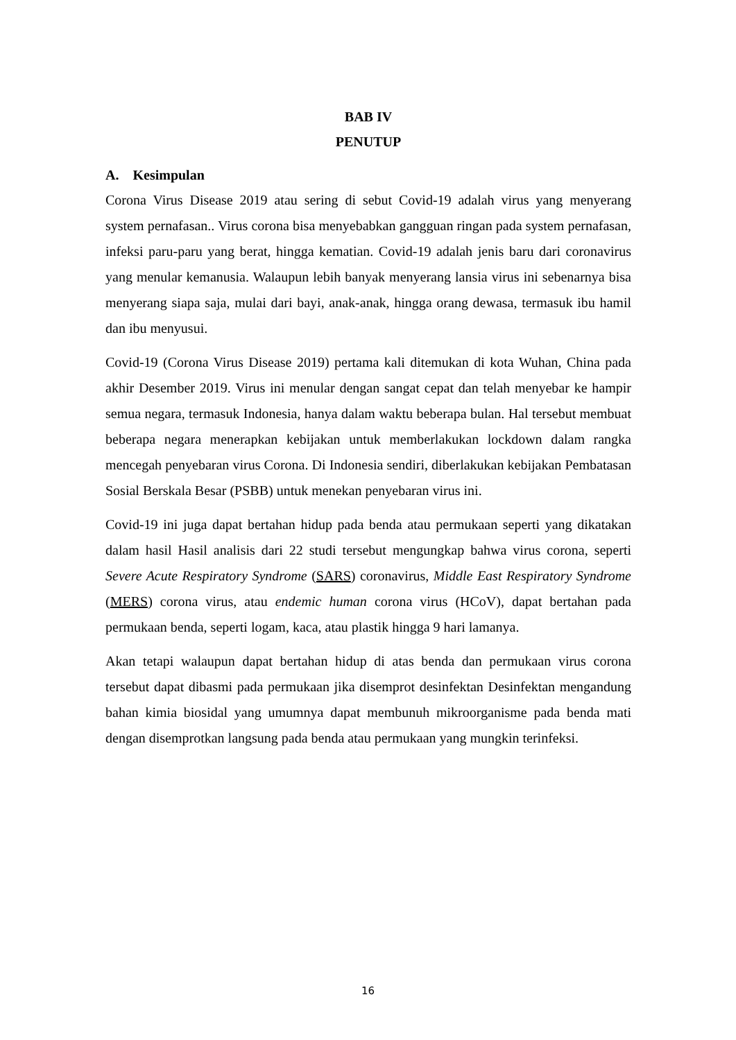BAB IV
PENUTUP
A. Kesimpulan
Corona Virus Disease 2019 atau sering di sebut Covid-19 adalah virus yang menyerang system pernafasan.. Virus corona bisa menyebabkan gangguan ringan pada system pernafasan, infeksi paru-paru yang berat, hingga kematian. Covid-19 adalah jenis baru dari coronavirus yang menular kemanusia. Walaupun lebih banyak menyerang lansia virus ini sebenarnya bisa menyerang siapa saja, mulai dari bayi, anak-anak, hingga orang dewasa, termasuk ibu hamil dan ibu menyusui.
Covid-19 (Corona Virus Disease 2019) pertama kali ditemukan di kota Wuhan, China pada akhir Desember 2019. Virus ini menular dengan sangat cepat dan telah menyebar ke hampir semua negara, termasuk Indonesia, hanya dalam waktu beberapa bulan. Hal tersebut membuat beberapa negara menerapkan kebijakan untuk memberlakukan lockdown dalam rangka mencegah penyebaran virus Corona. Di Indonesia sendiri, diberlakukan kebijakan Pembatasan Sosial Berskala Besar (PSBB) untuk menekan penyebaran virus ini.
Covid-19 ini juga dapat bertahan hidup pada benda atau permukaan seperti yang dikatakan dalam hasil Hasil analisis dari 22 studi tersebut mengungkap bahwa virus corona, seperti Severe Acute Respiratory Syndrome (SARS) coronavirus, Middle East Respiratory Syndrome (MERS) corona virus, atau endemic human corona virus (HCoV), dapat bertahan pada permukaan benda, seperti logam, kaca, atau plastik hingga 9 hari lamanya.
Akan tetapi walaupun dapat bertahan hidup di atas benda dan permukaan virus corona tersebut dapat dibasmi pada permukaan jika disemprot desinfektan Desinfektan mengandung bahan kimia biosidal yang umumnya dapat membunuh mikroorganisme pada benda mati dengan disemprotkan langsung pada benda atau permukaan yang mungkin terinfeksi.
16